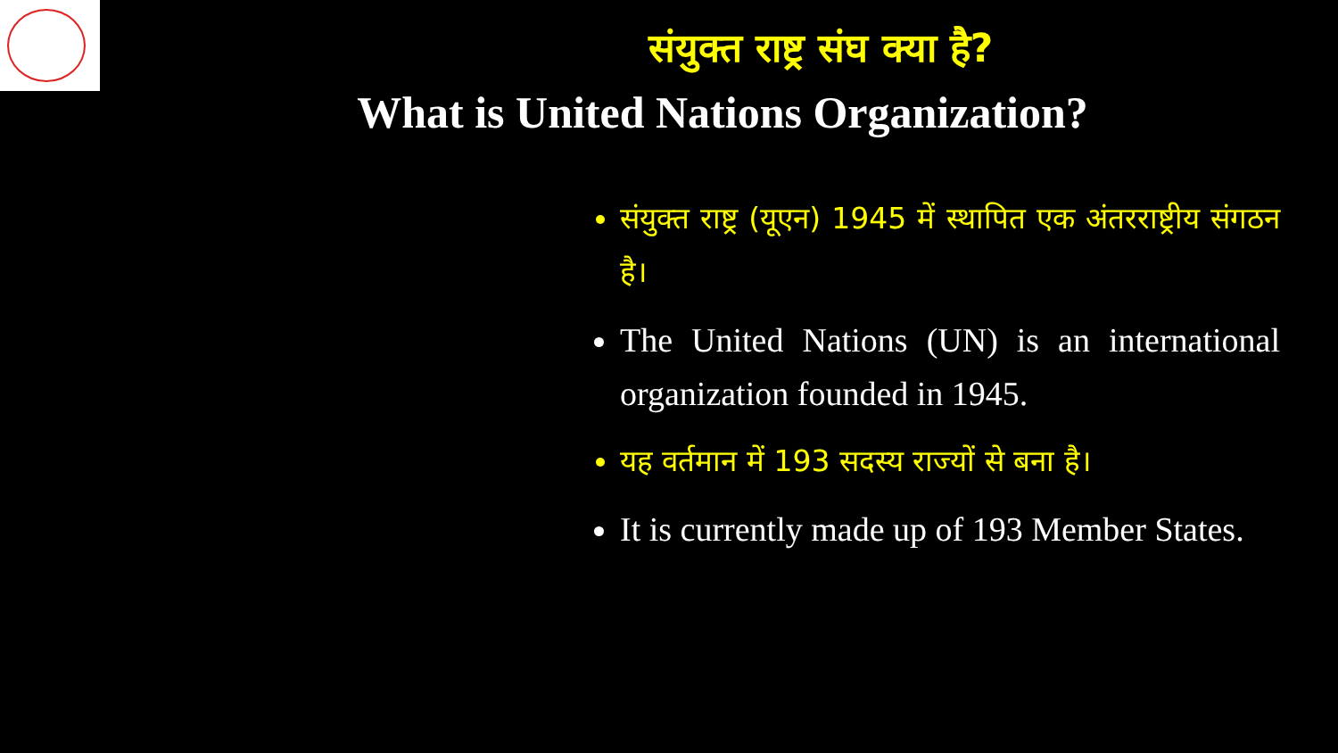संयुक्त राष्ट्र संघ क्या है?
What is United Nations Organization?
संयुक्त राष्ट्र (यूएन) 1945 में स्थापित एक अंतरराष्ट्रीय संगठन है।
The United Nations (UN) is an international organization founded in 1945.
यह वर्तमान में 193 सदस्य राज्यों से बना है।
It is currently made up of 193 Member States.